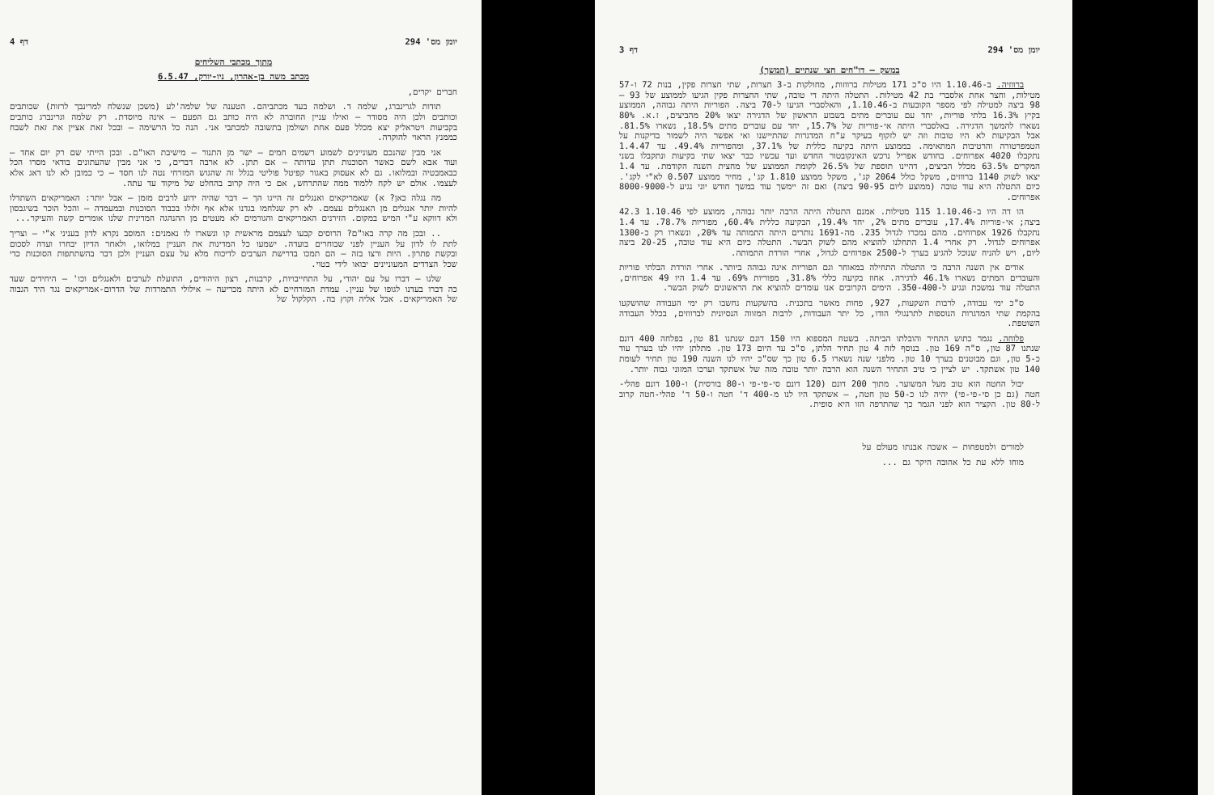יומן מס' 294 דף 3
במשק – דו"חים חצי שנתיים (המשך)
ברווזיה. ב-1.10.46 היו ס"כ 171 מטילות ברווזות, מחולקות ב-3 חצרות, שתי חצרות פקין, בנות 72 ו-57 מטילות, וחצר אחת אלסברי בת 42 מטילות. התטלה היתה די טובה, שתי החצרות פקין הגיעו לממוצע של 93 – 98 ביצה למטילה לפי מספר הקובעות ב-1.10.46, והאלסברי הגיעו ל-70 ביצה. הפוריות היתה גבוהה, הממוצע בקיץ 16.3% בלתי פוריות, יחד עם עוברים מתים בשבוע הראשון של הדגירה יצאו 20% מהביצים, ז.א. 80% נשארו להמשך הדגירה. באלסברי היתה אי-פוריות של 15.7%, יחד עם עוברים מתים 18.5%, נשארו 81.5%. אבל הבקיעות לא היו טובות וזה יש לזקוף בעיקר ע"ח המדגרות שהתיישנו ואי אפשר היה לשמור בדיקנות על הטמפרטורה והרטיבות המתאימה. בממוצע היתה בקיעה כללית של 37.1%, ומהפוריות 49.4%. עד 1.4.47 נתקבלו 4020 אפרוחים. בחודש אפריל נרכש האינקובטור החדש ועד עכשיו כבר יצאו שתי בקיעות ונתקבלו בשני המקרים 63.5% מכלל הביצים, דהיינו תוספת של 26.5% לקומת הממוצע של מחצית השנה הקודמת. עד 1.4 יצאו לשוק 1140 ברווזים, משקל כולל 2064 קג', משקל ממוצע 1.810 קג', מחיר ממוצע 0.507 לא"י לקג'. כיום התטלה היא עוד טובה (ממוצע ליום 90-95 ביצה) ואם זה יימשך עוד במשך חודש יוני נגיע ל-8000-9000 אפרוחים.
הו דה היו ב-1.10.46 115 מטילות. אמנם התטלה היתה הרבה יותר גבוהה, ממוצע לפי 1.10.46 42.3 ביצה; אי-פוריות 17.4%, עוברים מתים 2%, יחד 19.4%, הבקיעה כללית 60.4%, מפוריות 78.7%. עד 1.4 נתקבלו 1926 אפרוחים. מהם נמכרו לגדול 235. מה-1691 נותרים היתה התמותה עד 20%, ונשארו רק כ-1300 אפרוחים לגדול. רק אחרי 1.4 התחלנו להוציא מהם לשוק הבשר. התטלה כיום היא עוד טובה, 20-25 ביצה ליום, ויש להניח שנוכל להגיע בערך ל-2500 אפרוחים לגדול, אחרי הורדת התמותה.
אודים אין השנה הרבה כי התטלה התחילה במאוחר וגם הפוריות אינה גבוהה ביותר. אחרי הורדת הבלתי פוריות והעוברים המתים נשארו 46.1% לדגירה. אחוז בקיעה כללי 31.8%, מפוריות 69%. עד 1.4 היו 49 אפרוחים, התטלה עוד נמשכת ונגיע ל-350-400. הימים הקרובים אנו עומדים להוציא את הראשונים לשוק הבשר.
ס"כ ימי עבודה, לרבות השקעות, 927, פחות מאשר בתכנית. בהשקעות נחשבו רק ימי העבודה שהושקעו בהקמת שתי המדגרות הנוספות לתרנגולי הודו, כל יתר העבודות, לרבות המזווה הנסיונית לברווזים, בכלל העבודה השוטפת.
פלוחה. נגמר כתוש התחיר והובלתו הביתה. בשטח המספוא היו 150 דונם שנתנו 81 טון, בפלחה 400 דונם שנתנו 87 טון, ס"ה 169 טון. בנוסף לזה 4 טון תחיר הלתן, ס"כ עד היום 173 טון. מתלתן יהיו לנו בערך עוד כ-5 טון, וגם מבוטנים בערך 10 טון. מלפני שנה נשארו 6.5 טון כך שס"כ יהיו לנו השנה 190 טון תחיר לעומת 140 טון אשתקד. יש לציין כי טיב התחיר השנה הוא הרבה יותר טובה מזה של אשתקד וערכו המזוני גבוה יותר.
יבול החטה הוא טוב מעל המשוער. מתוך 200 דונם (120 דונם סי-פי-פי ו-80 בורסית) ו-100 דונם פהלי-חטה (גם כן סי-פי-פי) יהיה לנו כ-50 טון חטה, – אשתקד היו לנו מ-400 ד' חטה ו-50 ד' פהלי-חטה קרוב ל-80 טון. הקציר הוא לפני הגמר כך שהתרפה הזו היא סופית.
למורים ולמטפחות – אשכה אבנתו מעולם על
מוחו ללא עת כל אהובה היקר גם ...
יומן מס' 294 דף 4
מתוך מכתבי השליחים
מכתב משה בן-אהרון, ניו-יורק, 6.5.47
חברים יקרים,
תודות לגרינברג, שלמה ד. ושלמה בעד מכתביהם. הטענה של שלמה'לע (משכן שנשלח למרינבך לרזות) שכותבים וכותבים ולכן היה מסודר – ואילו עניין החוברה לא היה כותב גם הפעם – אינה מיוסדת. רק שלמה וגרינברג כותבים בקביעות ויטראליק יצא מכלל פעם אחת ושולמן בתשובה למכתבי אני. הנה כל הרשימה – ובכל זאת אציין את זאת לשבח כממנץ הראוי להוקרה.
אני מבין שהנכם מעוניינים לשמוע רשמים חמים – ישר מן התנור – מישיבת האו"ם. ובכן הייתי שם רק יום אחד – ועוד אבא לשם כאשר הסוכנות תתן עדותה – אם תתן. לא ארבה דברים, כי אני מבין שהעתונים בודאי מסרו הכל כבאמבטיה ובמלואו. גם לא אעסוק באגור קפיטל פוליטי בגלל זה שהגוש המזרחי נטה לנו חסד – כי כמובן לא לנו דאג אלא לעצמו. אולם יש לקח ללמוד ממה שהתרחש, אם כי היה קרוב בהחלט של מיקוד עד עתה.
מה נגלה כאן? א) שאמריקאים ואנגלים זה הייגו הך – דבר שהיה ידוע לרבים מזמן – אבל יותר: האמריקאים השתדלו להיות יותר אנגלים מן האנגלים עצמם. לא רק שנלחמו בגדנו אלא אף זלזלו בכבוד הסוכנות ובמעמדה – והכל הוכר בשיגבסון ולא דווקא ע"י המיש במקום. הזירנים האמריקאים והגורמים לא מעטים מן ההנהגה המדינית שלנו אומרים קשה והעיקר...
.. ובכן מה קרה באו"ם? הרוסים קבעו לעצמם מראשית קו ונשארו לו נאמנים: המוסב נקרא לדון בעניני א"י – וצריך לתת לו לדון על העניין לפני שבוחרים בועדה. ישמעו כל המדינות את העניין במלואו, ולאחר הדיון יבחרו ועדה לסכום ובקשת פתרון. היות ורצו בזה – הם תמכו בדרישת הערבים לדיכוח מלא על עצם העניין ולכן דבר בהשתתפות הסוכנות כדי שכל הצדדים המעוניינים יבואו לידי בטוי.
שלנו – דברו על עם יהודי, על התחייבויות, קרבנות, רצון היהודים, התועלת לערבים ולאנגלים וכו' – היחידים שעד כה דברו בעדנו לגופו של עניין. עמדת המזרחיים לא היתה מכריעה – אילולי התמרדות של הדרום-אמריקאים נגד היד הגבוה של האמריקאים. אבל אליה וקוץ בה. הקלקול של